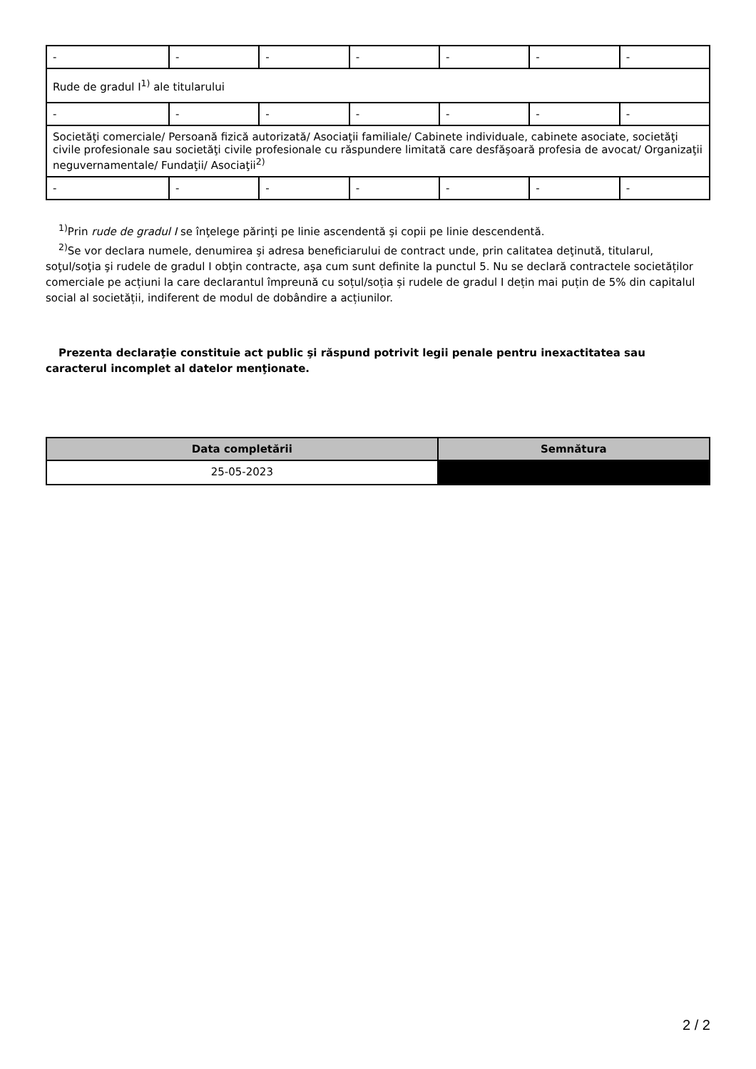| - | - | - | - | - | - | - |
| Rude de gradul I<sup>1)</sup> ale titularului | | | | | | |
| - | - | - | - | - | - | - |
| Societăţi comerciale/ Persoană fizică autorizată/ Asociaţii familiale/ Cabinete individuale, cabinete asociate, societăţi civile profesionale sau societăţi civile profesionale cu răspundere limitată care desfăşoară profesia de avocat/ Organizaţii neguvernamentale/ Fundaţii/ Asociaţii<sup>2)</sup> | | | | | | |
| - | - | - | - | - | - | - |
<sup>1)</sup> Prin rude de gradul I se înţelege părinţi pe linie ascendentă şi copii pe linie descendentă.
<sup>2)</sup> Se vor declara numele, denumirea şi adresa beneficiarului de contract unde, prin calitatea deţinută, titularul, soţul/soţia şi rudele de gradul I obţin contracte, aşa cum sunt definite la punctul 5. Nu se declară contractele societăților comerciale pe acțiuni la care declarantul împreună cu soțul/soția și rudele de gradul I dețin mai puțin de 5% din capitalul social al societății, indiferent de modul de dobândire a acțiunilor.
Prezenta declaraţie constituie act public şi răspund potrivit legii penale pentru inexactitatea sau caracterul incomplet al datelor menţionate.
| Data completării | Semnătura |
| --- | --- |
| 25-05-2023 | |
2 / 2